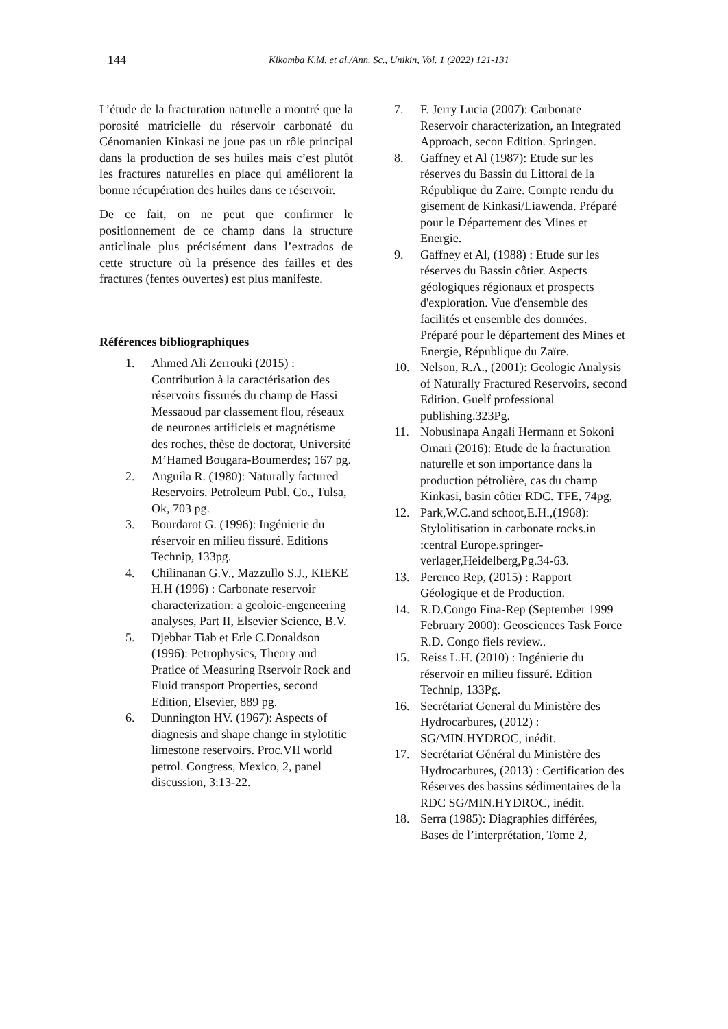144 Kikomba K.M. et al./Ann. Sc., Unikin, Vol. 1 (2022) 121-131
L’étude de la fracturation naturelle a montré que la porosité matricielle du réservoir carbonaté du Cénomanien Kinkasi ne joue pas un rôle principal dans la production de ses huiles mais c’est plutôt les fractures naturelles en place qui améliorent la bonne récupération des huiles dans ce réservoir.
De ce fait, on ne peut que confirmer le positionnement de ce champ dans la structure anticlinale plus précisément dans l’extrados de cette structure où la présence des failles et des fractures (fentes ouvertes) est plus manifeste.
Références bibliographiques
1. Ahmed Ali Zerrouki (2015) : Contribution à la caractérisation des réservoirs fissurés du champ de Hassi Messaoud par classement flou, réseaux de neurones artificiels et magnétisme des roches, thèse de doctorat, Université M’Hamed Bougara-Boumerdes; 167 pg.
2. Anguila R. (1980): Naturally factured Reservoirs. Petroleum Publ. Co., Tulsa, Ok, 703 pg.
3. Bourdarot G. (1996): Ingénierie du réservoir en milieu fissuré. Editions Technip, 133pg.
4. Chilinanan G.V., Mazzullo S.J., KIEKE H.H (1996) : Carbonate reservoir characterization: a geoloic-engeneering analyses, Part II, Elsevier Science, B.V.
5. Djebbar Tiab et Erle C.Donaldson (1996): Petrophysics, Theory and Pratice of Measuring Rservoir Rock and Fluid transport Properties, second Edition, Elsevier, 889 pg.
6. Dunnington HV. (1967): Aspects of diagnesis and shape change in stylotitic limestone reservoirs. Proc.VII world petrol. Congress, Mexico, 2, panel discussion, 3:13-22.
7. F. Jerry Lucia (2007): Carbonate Reservoir characterization, an Integrated Approach, secon Edition. Springen.
8. Gaffney et Al (1987): Etude sur les réserves du Bassin du Littoral de la République du Zaïre. Compte rendu du gisement de Kinkasi/Liawenda. Préparé pour le Département des Mines et Energie.
9. Gaffney et Al, (1988) : Etude sur les réserves du Bassin côtier. Aspects géologiques régionaux et prospects d'exploration. Vue d'ensemble des facilités et ensemble des données. Préparé pour le département des Mines et Energie, République du Zaïre.
10. Nelson, R.A., (2001): Geologic Analysis of Naturally Fractured Reservoirs, second Edition. Guelf professional publishing.323Pg.
11. Nobusinapa Angali Hermann et Sokoni Omari (2016): Etude de la fracturation naturelle et son importance dans la production pétrolière, cas du champ Kinkasi, basin côtier RDC. TFE, 74pg,
12. Park,W.C.and schoot,E.H.,(1968): Stylolitisation in carbonate rocks.in :central Europe.springer-verlager,Heidelberg,Pg.34-63.
13. Perenco Rep, (2015) : Rapport Géologique et de Production.
14. R.D.Congo Fina-Rep (September 1999 February 2000): Geosciences Task Force R.D. Congo fiels review..
15. Reiss L.H. (2010) : Ingénierie du réservoir en milieu fissuré. Edition Technip, 133Pg.
16. Secrétariat General du Ministère des Hydrocarbures, (2012) : SG/MIN.HYDROC, inédit.
17. Secrétariat Général du Ministère des Hydrocarbures, (2013) : Certification des Réserves des bassins sédimentaires de la RDC SG/MIN.HYDROC, inédit.
18. Serra (1985): Diagraphies différées, Bases de l’interprétation, Tome 2,